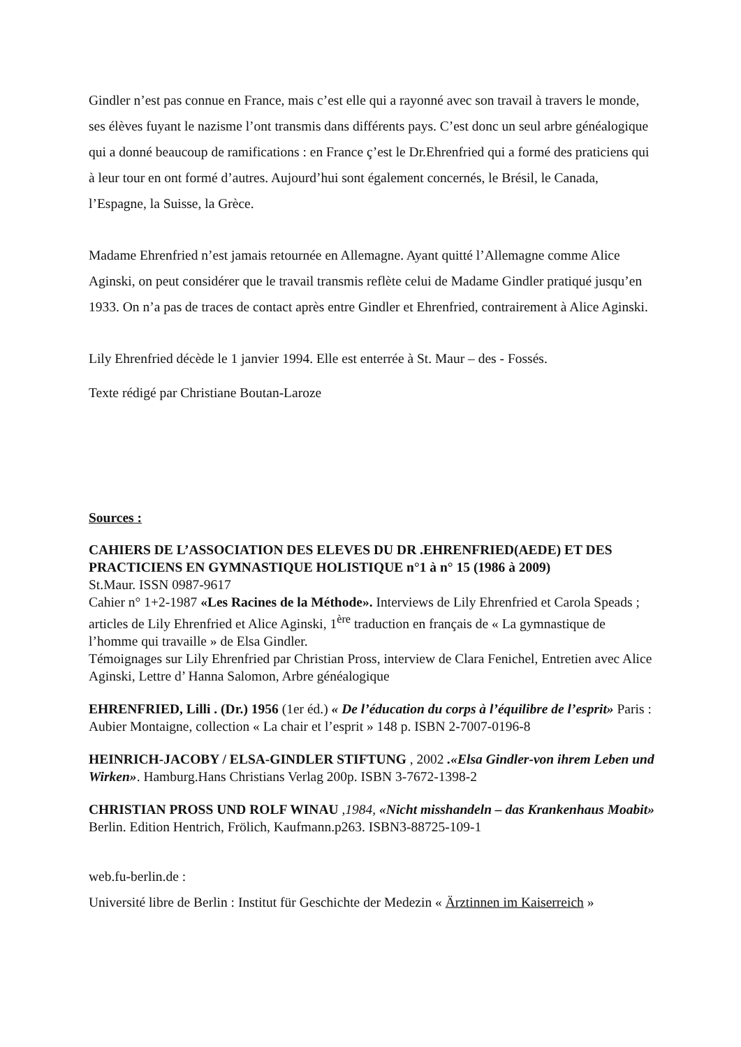Gindler n’est pas connue en France, mais c’est elle qui a rayonné avec son travail à travers le monde, ses élèves fuyant le nazisme l’ont transmis dans différents pays. C’est donc un seul arbre généalogique qui a donné beaucoup de ramifications : en France ç’est le Dr.Ehrenfried qui a formé des praticiens qui à leur tour en ont formé d’autres. Aujourd’hui sont également concernés, le Brésil, le Canada, l’Espagne, la Suisse, la Grèce.
Madame Ehrenfried n’est jamais retournée en Allemagne. Ayant quitté l’Allemagne comme Alice Aginski, on peut considérer que le travail transmis reflète celui de Madame Gindler pratiqué jusqu’en 1933. On n’a pas de traces de contact après entre Gindler et Ehrenfried, contrairement à Alice Aginski.
Lily Ehrenfried décède le 1 janvier 1994. Elle est enterrée à St. Maur – des - Fossés.
Texte rédigé par Christiane Boutan-Laroze
Sources :
CAHIERS DE L’ASSOCIATION DES ELEVES DU DR .EHRENFRIED(AEDE) ET DES PRACTICIENS EN GYMNASTIQUE HOLISTIQUE n°1 à n° 15 (1986 à 2009)
St.Maur. ISSN 0987-9617
Cahier n° 1+2-1987 «Les Racines de la Méthode». Interviews de Lily Ehrenfried et Carola Speads ; articles de Lily Ehrenfried et Alice Aginski, 1<sup>ère</sup> traduction en français de « La gymnastique de l’homme qui travaille » de Elsa Gindler.
Témoignages sur Lily Ehrenfried par Christian Pross, interview de Clara Fenichel, Entretien avec Alice Aginski, Lettre d’ Hanna Salomon, Arbre généalogique
EHRENFRIED, Lilli . (Dr.) 1956 (1er éd.) « De l’éducation du corps à l’équilibre de l’esprit» Paris : Aubier Montaigne, collection « La chair et l’esprit » 148 p. ISBN 2-7007-0196-8
HEINRICH-JACOBY / ELSA-GINDLER STIFTUNG , 2002 .«Elsa Gindler-von ihrem Leben und Wirken». Hamburg.Hans Christians Verlag 200p. ISBN 3-7672-1398-2
CHRISTIAN PROSS UND ROLF WINAU ,1984, «Nicht misshandeln – das Krankenhaus Moabit» Berlin. Edition Hentrich, Frölich, Kaufmann.p263. ISBN3-88725-109-1
web.fu-berlin.de :
Université libre de Berlin : Institut für Geschichte der Medezin « Ärztinnen im Kaiserreich »